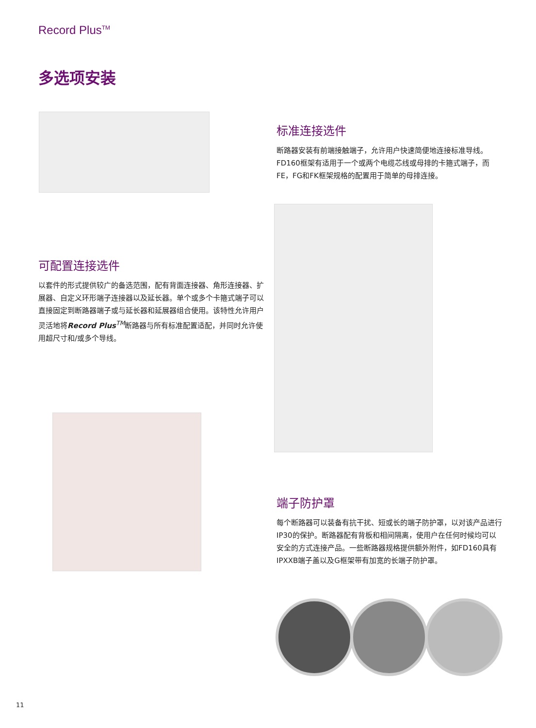Record Plus<sup>TM</sup>
多选项安装
标准连接选件
断路器安装有前端接触端子，允许用户快速简便地连接标准导线。FD160框架有适用于一个或两个电缆芯线或母排的卡箍式端子，而FE，FG和FK框架规格的配置用于简单的母排连接。
可配置连接选件
以套件的形式提供较广的备选范围，配有背面连接器、角形连接器、扩展器、自定义环形端子连接器以及延长器。单个或多个卡箍式端子可以直接固定到断路器端子或与延长器和延展器组合使用。该特性允许用户灵活地将Record Plus<sup>TM</sup>断路器与所有标准配置适配，并同时允许使用超尺寸和/或多个导线。
端子防护罩
每个断路器可以装备有抗干扰、短或长的端子防护罩，以对该产品进行IP30的保护。断路器配有背板和相间隔离，使用户在任何时候均可以安全的方式连接产品。一些断路器规格提供额外附件，如FD160具有IPXXB端子盖以及G框架带有加宽的长端子防护罩。
11